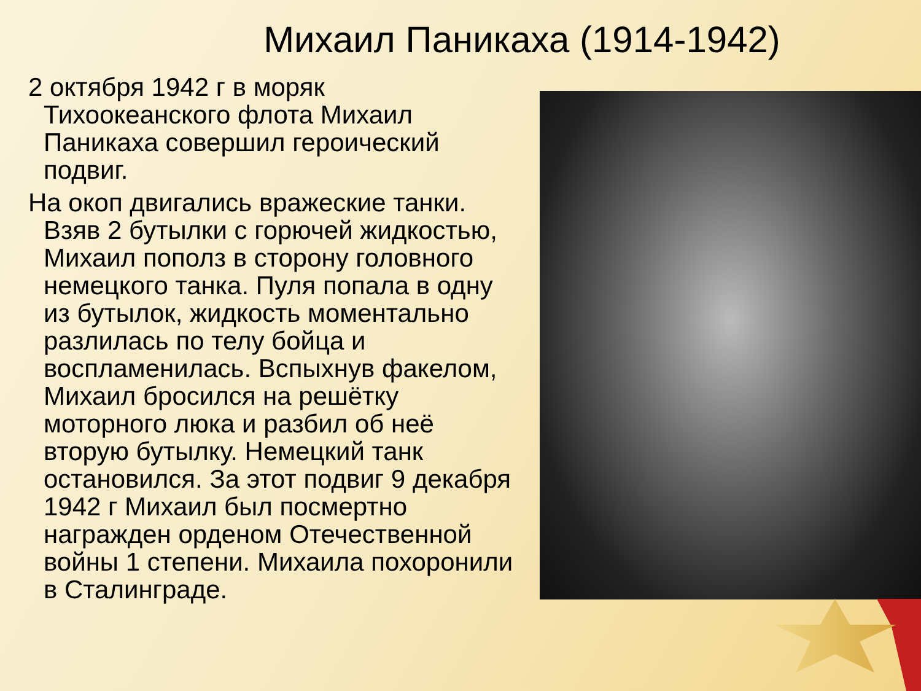Михаил Паникаха (1914-1942)
2 октября 1942 г в моряк Тихоокеанского флота Михаил Паникаха совершил героический подвиг.
На окоп двигались вражеские танки. Взяв 2 бутылки с горючей жидкостью, Михаил пополз в сторону головного немецкого танка. Пуля попала в одну из бутылок, жидкость моментально разлилась по телу бойца и воспламенилась. Вспыхнув факелом, Михаил бросился на решётку моторного люка и разбил об неё вторую бутылку. Немецкий танк остановился. За этот подвиг 9 декабря 1942 г Михаил был посмертно награжден орденом Отечественной войны 1 степени. Михаила похоронили в Сталинграде.